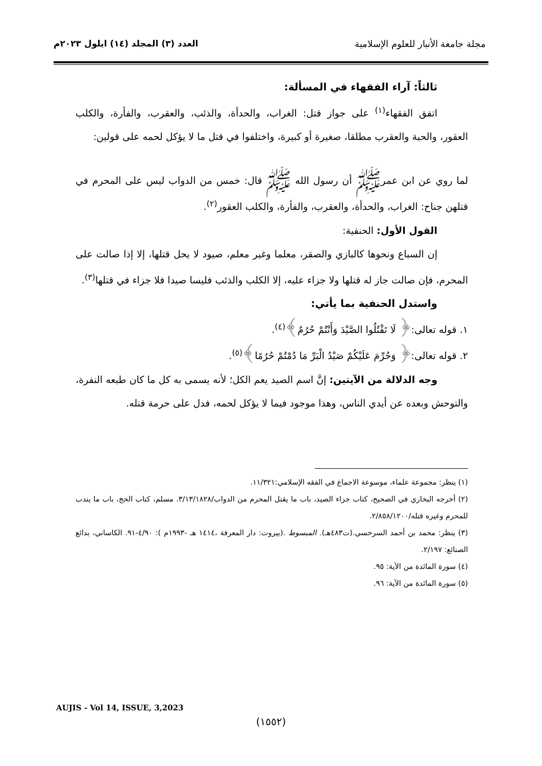مجلة جامعة الأنبار للعلوم الإسلامية
العدد (٣) المجلد (١٤) ايلول ٢٠٢٣م
ثالثاً: آراء الفقهاء في المسألة:
اتفق الفقهاء<sup>(١)</sup> على جواز قتل: الغراب، والحدأة، والذئب، والعقرب، والفأرة، والكلب العقور، والحية والعقرب مطلقا، صغيرة أو كبيرة، واختلفوا في قتل ما لا يؤكل لحمه على قولين:
لما روي عن ابن عمرﷺ أن رسول الله ﷺ قال: خمس من الدواب ليس على المحرم في قتلهن جناح: الغراب، والحدأة، والعقرب، والفأرة، والكلب العقور<sup>(٢)</sup>.
القول الأول: الحنفية:
إن السباع ونحوها كالبازي والصقر، معلما وغير معلم، صيود لا يحل قتلها، إلا إذا صالت على المحرم، فإن صالت جاز له قتلها ولا جزاء عليه، إلا الكلب والذئب فليسا صيدا فلا جزاء في قتلها<sup>(٣)</sup>.
واستدل الحنفية بما يأتي:
١. قوله تعالى:﴿ لَا تَقْتُلُوا الصَّيْدَ وَأَنْتُمْ حُرُمٌ﴾<sup>(٤)</sup>.
٢. قوله تعالى:﴿ وَحُرِّمَ عَلَيْكُمْ صَيْدُ الْبَرِّ مَا دُمْتُمْ حُرُمًا﴾<sup>(٥)</sup>.
وجه الدلالة من الآيتين: إنَّ اسم الصيد يعم الكل؛ لأنه يسمى به كل ما كان طبعه النفرة، والتوحش وبعده عن أيدي الناس، وهذا موجود فيما لا يؤكل لحمه، فدل على حرمة قتله.
(١) ينظر: مجموعة علماء، موسوعة الاجماع في الفقه الإسلامي:١١/٣٢١.
(٢) أخرجه البخاري في الصحيح، كتاب جزاء الصيد، باب ما يقتل المحرم من الدواب/٣/١٣/١٨٢٨. مسلم، كتاب الحج، باب ما يندب للمحرم وغيره قتله/٢/٨٥٨/١٢٠٠.
(٣) ينظر: محمد بن أحمد السرخسي.(ت٤٨٣هـ). المبسوط .(بيروت: دار المعرفة ،١٤١٤ هـ -١٩٩٣م ): ٤/٩٠-٩١. الكاساني، بدائع الصنائع: ٢/١٩٧.
(٤) سورة المائدة من الآية: ٩٥.
(٥) سورة المائدة من الآية: ٩٦.
AUJIS - Vol 14, ISSUE, 3,2023
(١٥٥٢)